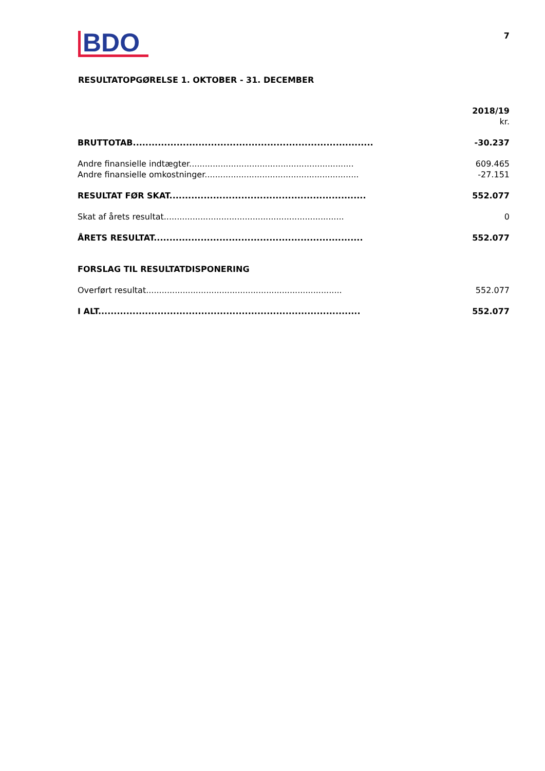BDO
7
RESULTATOPGØRELSE 1. OKTOBER - 31. DECEMBER
| | 2018/19 |
| | kr. |
| BRUTTOTAB............................................................................. | -30.237 |
| Andre finansielle indtægter............................................................... | 609.465 |
| Andre finansielle omkostninger........................................................... | -27.151 |
| RESULTAT FØR SKAT............................................................... | 552.077 |
| Skat af årets resultat..................................................................... | 0 |
| ÅRETS RESULTAT................................................................... | 552.077 |
| FORSLAG TIL RESULTATDISPONERING | |
| Overført resultat........................................................................... | 552.077 |
| I ALT.................................................................................... | 552.077 |